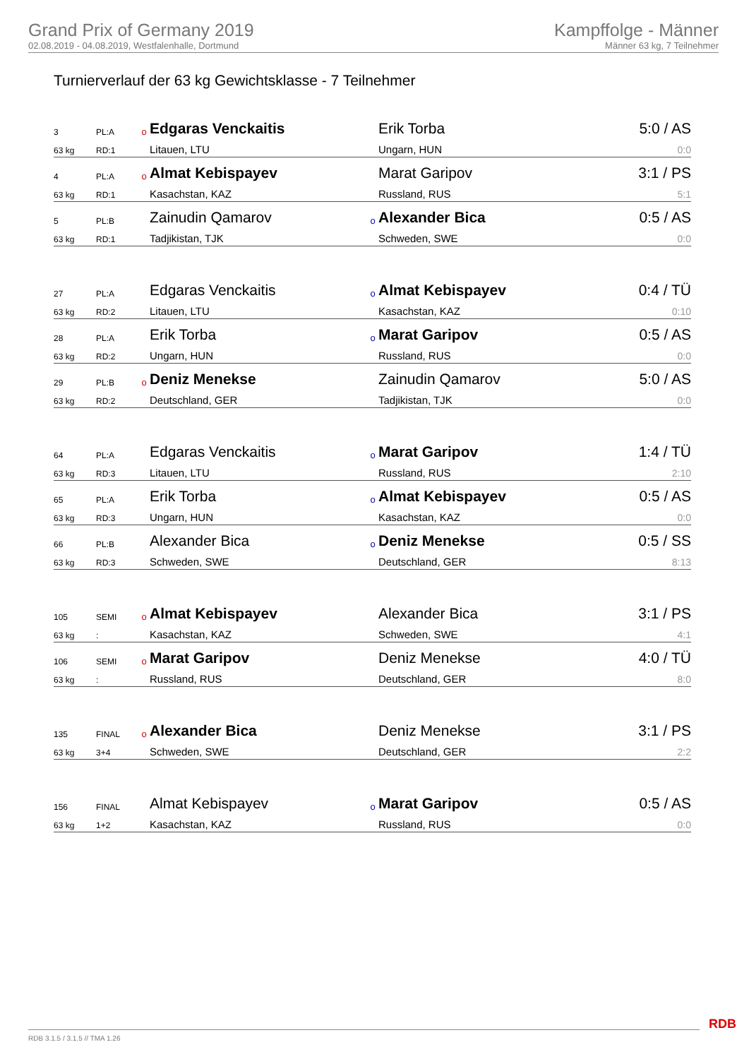Grand Prix of Germany 2019
02.08.2019 - 04.08.2019, Westfalenhalle, Dortmund
Kampffolge - Männer
Männer 63 kg, 7 Teilnehmer
Turnierverlauf der 63 kg Gewichtsklasse - 7 Teilnehmer
| 3 | PL:A | o | Edgaras Venckaitis | | Erik Torba | 5:0 / AS |
| 63 kg | RD:1 | | Litauen, LTU | | Ungarn, HUN | 0:0 |
| 4 | PL:A | o | Almat Kebispayev | | Marat Garipov | 3:1 / PS |
| 63 kg | RD:1 | | Kasachstan, KAZ | | Russland, RUS | 5:1 |
| 5 | PL:B | | Zainudin Qamarov | o | Alexander Bica | 0:5 / AS |
| 63 kg | RD:1 | | Tadjikistan, TJK | | Schweden, SWE | 0:0 |
| 27 | PL:A | | Edgaras Venckaitis | o | Almat Kebispayev | 0:4 / TÜ |
| 63 kg | RD:2 | | Litauen, LTU | | Kasachstan, KAZ | 0:10 |
| 28 | PL:A | | Erik Torba | o | Marat Garipov | 0:5 / AS |
| 63 kg | RD:2 | | Ungarn, HUN | | Russland, RUS | 0:0 |
| 29 | PL:B | o | Deniz Menekse | | Zainudin Qamarov | 5:0 / AS |
| 63 kg | RD:2 | | Deutschland, GER | | Tadjikistan, TJK | 0:0 |
| 64 | PL:A | | Edgaras Venckaitis | o | Marat Garipov | 1:4 / TÜ |
| 63 kg | RD:3 | | Litauen, LTU | | Russland, RUS | 2:10 |
| 65 | PL:A | | Erik Torba | o | Almat Kebispayev | 0:5 / AS |
| 63 kg | RD:3 | | Ungarn, HUN | | Kasachstan, KAZ | 0:0 |
| 66 | PL:B | | Alexander Bica | o | Deniz Menekse | 0:5 / SS |
| 63 kg | RD:3 | | Schweden, SWE | | Deutschland, GER | 8:13 |
| 105 | SEMI | o | Almat Kebispayev | | Alexander Bica | 3:1 / PS |
| 63 kg | : | | Kasachstan, KAZ | | Schweden, SWE | 4:1 |
| 106 | SEMI | o | Marat Garipov | | Deniz Menekse | 4:0 / TÜ |
| 63 kg | : | | Russland, RUS | | Deutschland, GER | 8:0 |
| 135 | FINAL | o | Alexander Bica | | Deniz Menekse | 3:1 / PS |
| 63 kg | 3+4 | | Schweden, SWE | | Deutschland, GER | 2:2 |
| 156 | FINAL | | Almat Kebispayev | o | Marat Garipov | 0:5 / AS |
| 63 kg | 1+2 | | Kasachstan, KAZ | | Russland, RUS | 0:0 |
RDB 3.1.5 / 3.1.5 // TMA 1.26
RDB